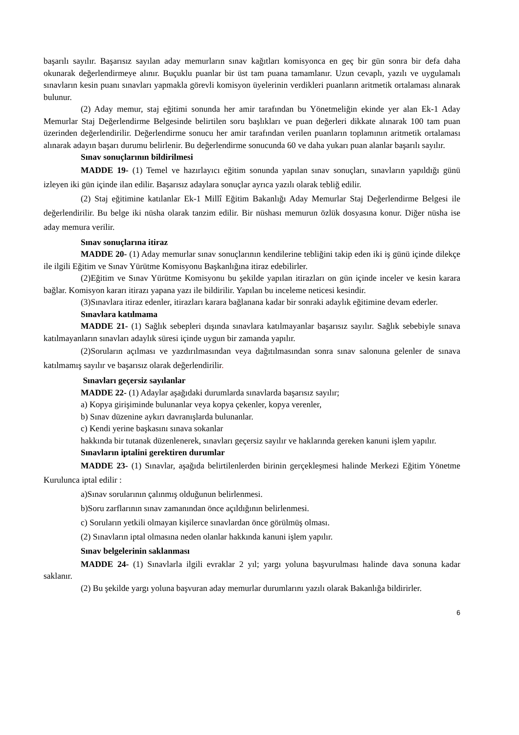başarılı sayılır. Başarısız sayılan aday memurların sınav kağıtları komisyonca en geç bir gün sonra bir defa daha okunarak değerlendirmeye alınır. Buçuklu puanlar bir üst tam puana tamamlanır. Uzun cevaplı, yazılı ve uygulamalı sınavların kesin puanı sınavları yapmakla görevli komisyon üyelerinin verdikleri puanların aritmetik ortalaması alınarak bulunur.
(2) Aday memur, staj eğitimi sonunda her amir tarafından bu Yönetmeliğin ekinde yer alan Ek-1 Aday Memurlar Staj Değerlendirme Belgesinde belirtilen soru başlıkları ve puan değerleri dikkate alınarak 100 tam puan üzerinden değerlendirilir. Değerlendirme sonucu her amir tarafından verilen puanların toplamının aritmetik ortalaması alınarak adayın başarı durumu belirlenir. Bu değerlendirme sonucunda 60 ve daha yukarı puan alanlar başarılı sayılır.
Sınav sonuçlarının bildirilmesi
MADDE 19- (1) Temel ve hazırlayıcı eğitim sonunda yapılan sınav sonuçları, sınavların yapıldığı günü izleyen iki gün içinde ilan edilir. Başarısız adaylara sonuçlar ayrıca yazılı olarak tebliğ edilir.
(2) Staj eğitimine katılanlar Ek-1 Millî Eğitim Bakanlığı Aday Memurlar Staj Değerlendirme Belgesi ile değerlendirilir. Bu belge iki nüsha olarak tanzim edilir. Bir nüshası memurun özlük dosyasına konur. Diğer nüsha ise aday memura verilir.
Sınav sonuçlarına itiraz
MADDE 20- (1) Aday memurlar sınav sonuçlarının kendilerine tebliğini takip eden iki iş günü içinde dilekçe ile ilgili Eğitim ve Sınav Yürütme Komisyonu Başkanlığına itiraz edebilirler.
(2)Eğitim ve Sınav Yürütme Komisyonu bu şekilde yapılan itirazları on gün içinde inceler ve kesin karara bağlar. Komisyon kararı itirazı yapana yazı ile bildirilir. Yapılan bu inceleme neticesi kesindir.
(3)Sınavlara itiraz edenler, itirazları karara bağlanana kadar bir sonraki adaylık eğitimine devam ederler.
Sınavlara katılmama
MADDE 21- (1) Sağlık sebepleri dışında sınavlara katılmayanlar başarısız sayılır. Sağlık sebebiyle sınava katılmayanların sınavları adaylık süresi içinde uygun bir zamanda yapılır.
(2)Soruların açılması ve yazdırılmasından veya dağıtılmasından sonra sınav salonuna gelenler de sınava katılmamış sayılır ve başarısız olarak değerlendirilir.
Sınavları geçersiz sayılanlar
MADDE 22- (1) Adaylar aşağıdaki durumlarda sınavlarda başarısız sayılır;
a) Kopya girişiminde bulunanlar veya kopya çekenler, kopya verenler,
b) Sınav düzenine aykırı davranışlarda bulunanlar.
c) Kendi yerine başkasını sınava sokanlar
hakkında bir tutanak düzenlenerek, sınavları geçersiz sayılır ve haklarında gereken kanuni işlem yapılır.
Sınavların iptalini gerektiren durumlar
MADDE 23- (1) Sınavlar, aşağıda belirtilenlerden birinin gerçekleşmesi halinde Merkezi Eğitim Yönetme Kurulunca iptal edilir :
a)Sınav sorularının çalınmış olduğunun belirlenmesi.
b)Soru zarflarının sınav zamanından önce açıldığının belirlenmesi.
c) Soruların yetkili olmayan kişilerce sınavlardan önce görülmüş olması.
(2) Sınavların iptal olmasına neden olanlar hakkında kanuni işlem yapılır.
Sınav belgelerinin saklanması
MADDE 24- (1) Sınavlarla ilgili evraklar 2 yıl; yargı yoluna başvurulması halinde dava sonuna kadar saklanır.
(2) Bu şekilde yargı yoluna başvuran aday memurlar durumlarını yazılı olarak Bakanlığa bildirirler.
6